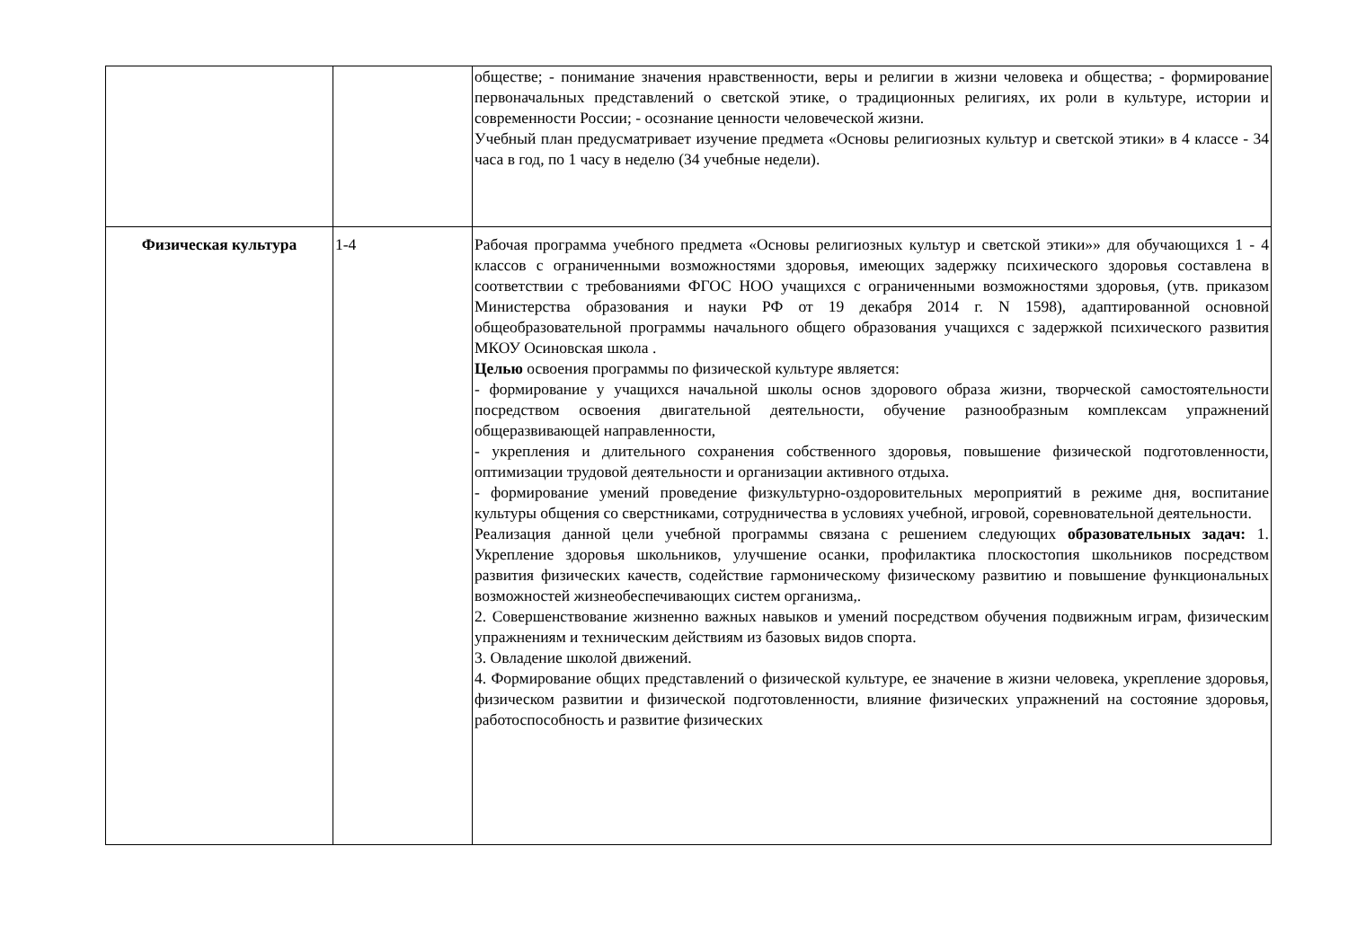| | | обществе; - понимание значения нравственности, веры и религии в жизни человека и общества; - формирование первоначальных представлений о светской этике, о традиционных религиях, их роли в культуре, истории и современности России; - осознание ценности человеческой жизни. Учебный план предусматривает изучение предмета «Основы религиозных культур и светской этики» в 4 классе - 34 часа в год, по 1 часу в неделю (34 учебные недели). |
| Физическая культура | 1-4 | Рабочая программа учебного предмета «Основы религиозных культур и светской этики»» для обучающихся 1 - 4 классов с ограниченными возможностями здоровья, имеющих задержку психического здоровья составлена в соответствии с требованиями ФГОС НОО учащихся с ограниченными возможностями здоровья, (утв. приказом Министерства образования и науки РФ от 19 декабря 2014 г. N 1598), адаптированной основной общеобразовательной программы начального общего образования учащихся с задержкой психического развития МКОУ Осиновская школа . Целью освоения программы по физической культуре является: - формирование у учащихся начальной школы основ здорового образа жизни, творческой самостоятельности посредством освоения двигательной деятельности, обучение разнообразным комплексам упражнений общеразвивающей направленности, - укрепления и длительного сохранения собственного здоровья, повышение физической подготовленности, оптимизации трудовой деятельности и организации активного отдыха. - формирование умений проведение физкультурно-оздоровительных мероприятий в режиме дня, воспитание культуры общения со сверстниками, сотрудничества в условиях учебной, игровой, соревновательной деятельности. Реализация данной цели учебной программы связана с решением следующих образовательных задач: 1. Укрепление здоровья школьников, улучшение осанки, профилактика плоскостопия школьников посредством развития физических качеств, содействие гармоническому физическому развитию и повышение функциональных возможностей жизнеобеспечивающих систем организма,. 2. Совершенствование жизненно важных навыков и умений посредством обучения подвижным играм, физическим упражнениям и техническим действиям из базовых видов спорта. 3. Овладение школой движений. 4. Формирование общих представлений о физической культуре, ее значение в жизни человека, укрепление здоровья, физическом развитии и физической подготовленности, влияние физических упражнений на состояние здоровья, работоспособность и развитие физических |